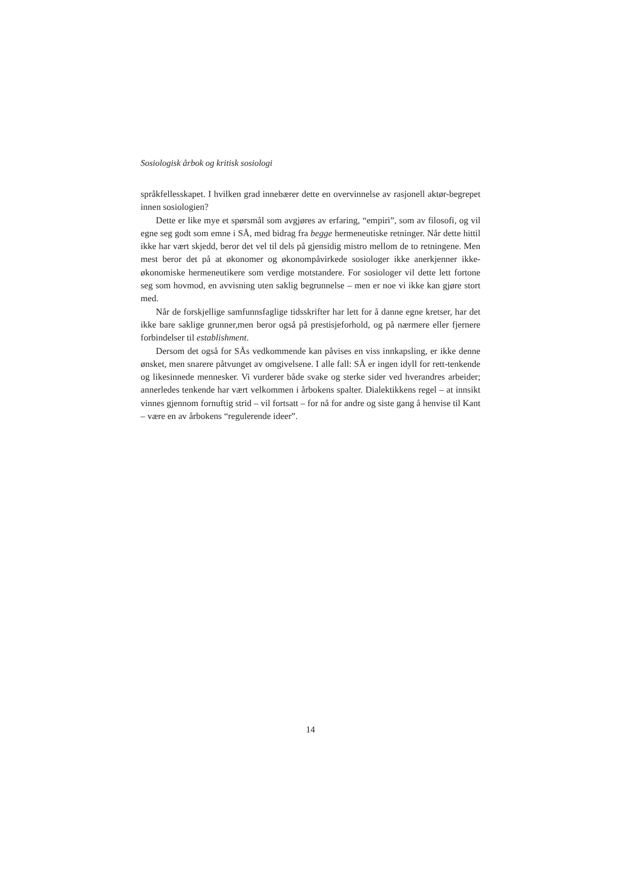Sosiologisk årbok og kritisk sosiologi
språkfellesskapet. I hvilken grad innebærer dette en overvinnelse av rasjonell aktør-begrepet innen sosiologien?
Dette er like mye et spørsmål som avgjøres av erfaring, “empiri”, som av filosofi, og vil egne seg godt som emne i SÅ, med bidrag fra begge hermeneutiske retninger. Når dette hittil ikke har vært skjedd, beror det vel til dels på gjensidig mistro mellom de to retningene. Men mest beror det på at økonomer og økonompåvirkede sosiologer ikke anerkjenner ikke-økonomiske hermeneutikere som verdige motstandere. For sosiologer vil dette lett fortone seg som hovmod, en avvisning uten saklig begrunnelse – men er noe vi ikke kan gjøre stort med.
Når de forskjellige samfunnsfaglige tidsskrifter har lett for å danne egne kretser, har det ikke bare saklige grunner,men beror også på prestisjeforhold, og på nærmere eller fjernere forbindelser til establishment.
Dersom det også for SÅs vedkommende kan påvises en viss innkapsling, er ikke denne ønsket, men snarere påtvunget av omgivelsene. I alle fall: SÅ er ingen idyll for rett-tenkende og likesinnede mennesker. Vi vurderer både svake og sterke sider ved hverandres arbeider; annerledes tenkende har vært velkommen i årbokens spalter. Dialektikkens regel – at innsikt vinnes gjennom fornuftig strid – vil fortsatt – for nå for andre og siste gang å henvise til Kant – være en av årbokens “regulerende ideer”.
14